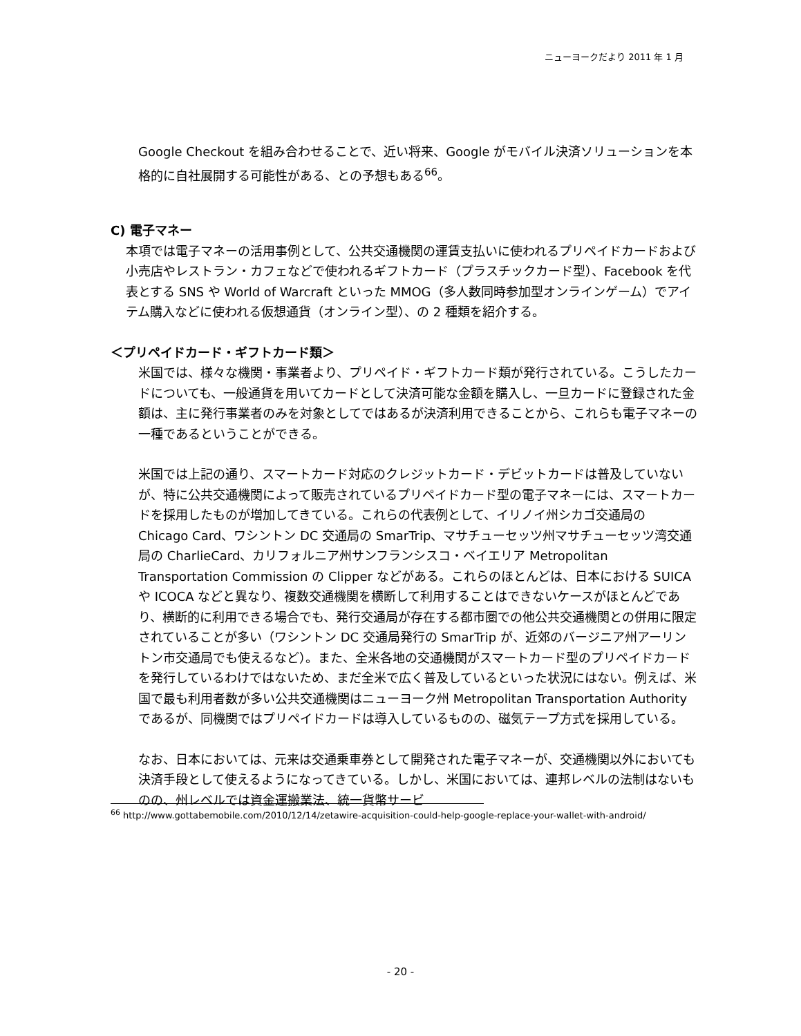ニューヨークだより 2011 年 1 月
Google Checkout を組み合わせることで、近い将来、Google がモバイル決済ソリューションを本格的に自社展開する可能性がある、との予想もある<sup>66</sup>。
C) 電子マネー
本項では電子マネーの活用事例として、公共交通機関の運賃支払いに使われるプリペイドカードおよび小売店やレストラン・カフェなどで使われるギフトカード（プラスチックカード型）、Facebook を代表とする SNS や World of Warcraft といった MMOG（多人数同時参加型オンラインゲーム）でアイテム購入などに使われる仮想通貨（オンライン型）、の 2 種類を紹介する。
＜プリペイドカード・ギフトカード類＞
米国では、様々な機関・事業者より、プリペイド・ギフトカード類が発行されている。こうしたカードについても、一般通貨を用いてカードとして決済可能な金額を購入し、一旦カードに登録された金額は、主に発行事業者のみを対象としてではあるが決済利用できることから、これらも電子マネーの一種であるということができる。
米国では上記の通り、スマートカード対応のクレジットカード・デビットカードは普及していないが、特に公共交通機関によって販売されているプリペイドカード型の電子マネーには、スマートカードを採用したものが増加してきている。これらの代表例として、イリノイ州シカゴ交通局の Chicago Card、ワシントン DC 交通局の SmarTrip、マサチューセッツ州マサチューセッツ湾交通局の CharlieCard、カリフォルニア州サンフランシスコ・ベイエリア Metropolitan Transportation Commission の Clipper などがある。これらのほとんどは、日本における SUICA や ICOCA などと異なり、複数交通機関を横断して利用することはできないケースがほとんどであり、横断的に利用できる場合でも、発行交通局が存在する都市圏での他公共交通機関との併用に限定されていることが多い（ワシントン DC 交通局発行の SmarTrip が、近郊のバージニア州アーリントン市交通局でも使えるなど）。また、全米各地の交通機関がスマートカード型のプリペイドカードを発行しているわけではないため、まだ全米で広く普及しているといった状況にはない。例えば、米国で最も利用者数が多い公共交通機関はニューヨーク州 Metropolitan Transportation Authority であるが、同機関ではプリペイドカードは導入しているものの、磁気テープ方式を採用している。
なお、日本においては、元来は交通乗車券として開発された電子マネーが、交通機関以外においても決済手段として使えるようになってきている。しかし、米国においては、連邦レベルの法制はないものの、州レベルでは資金運搬業法、統一貨幣サービ
<sup>66</sup> http://www.gottabemobile.com/2010/12/14/zetawire-acquisition-could-help-google-replace-your-wallet-with-android/
- 20 -